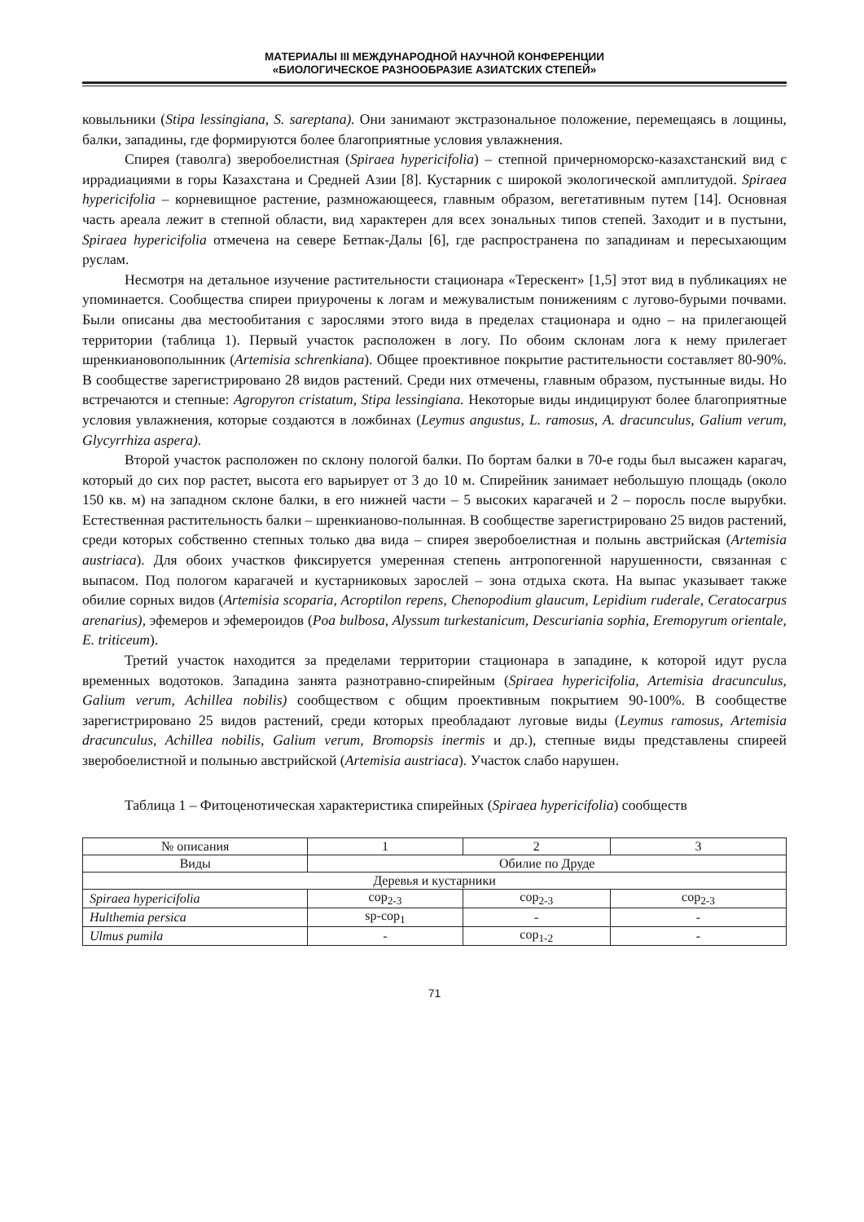МАТЕРИАЛЫ III МЕЖДУНАРОДНОЙ НАУЧНОЙ КОНФЕРЕНЦИИ
«БИОЛОГИЧЕСКОЕ РАЗНООБРАЗИЕ АЗИАТСКИХ СТЕПЕЙ»
ковыльники (Stipa lessingiana, S. sareptana). Они занимают экстразональное положение, перемещаясь в лощины, балки, западины, где формируются более благоприятные условия увлажнения.
Спирея (таволга) зверобоелистная (Spiraea hypericifolia) – степной причерноморско-казахстанский вид с иррадиациями в горы Казахстана и Средней Азии [8]. Кустарник с широкой экологической амплитудой. Spiraea hypericifolia – корневищное растение, размножающееся, главным образом, вегетативным путем [14]. Основная часть ареала лежит в степной области, вид характерен для всех зональных типов степей. Заходит и в пустыни, Spiraea hypericifolia отмечена на севере Бетпак-Далы [6], где распространена по западинам и пересыхающим руслам.
Несмотря на детальное изучение растительности стационара «Терескент» [1,5] этот вид в публикациях не упоминается. Сообщества спиреи приурочены к логам и межувалистым понижениям с лугово-бурыми почвами. Были описаны два местообитания с зарослями этого вида в пределах стационара и одно – на прилегающей территории (таблица 1). Первый участок расположен в логу. По обоим склонам лога к нему прилегает шренкиановополынник (Artemisia schrenkiana). Общее проективное покрытие растительности составляет 80-90%. В сообществе зарегистрировано 28 видов растений. Среди них отмечены, главным образом, пустынные виды. Но встречаются и степные: Agropyron cristatum, Stipa lessingiana. Некоторые виды индицируют более благоприятные условия увлажнения, которые создаются в ложбинах (Leymus angustus, L. ramosus, A. dracunculus, Galium verum, Glycyrrhiza aspera).
Второй участок расположен по склону пологой балки. По бортам балки в 70-е годы был высажен карагач, который до сих пор растет, высота его варьирует от 3 до 10 м. Спирейник занимает небольшую площадь (около 150 кв. м) на западном склоне балки, в его нижней части – 5 высоких карагачей и 2 – поросль после вырубки. Естественная растительность балки – шренкианово-полынная. В сообществе зарегистрировано 25 видов растений, среди которых собственно степных только два вида – спирея зверобоелистная и полынь австрийская (Artemisia austriaca). Для обоих участков фиксируется умеренная степень антропогенной нарушенности, связанная с выпасом. Под пологом карагачей и кустарниковых зарослей – зона отдыха скота. На выпас указывает также обилие сорных видов (Artemisia scoparia, Acroptilon repens, Chenopodium glaucum, Lepidium ruderale, Ceratocarpus arenarius), эфемеров и эфемероидов (Poa bulbosa, Alyssum turkestanicum, Descuriania sophia, Eremopyrum orientale, E. triticeum).
Третий участок находится за пределами территории стационара в западине, к которой идут русла временных водотоков. Западина занята разнотравно-спирейным (Spiraea hypericifolia, Artemisia dracunculus, Galium verum, Achillea nobilis) сообществом с общим проективным покрытием 90-100%. В сообществе зарегистрировано 25 видов растений, среди которых преобладают луговые виды (Leymus ramosus, Artemisia dracunculus, Achillea nobilis, Galium verum, Bromopsis inermis и др.), степные виды представлены спиреей зверобоелистной и полынью австрийской (Artemisia austriaca). Участок слабо нарушен.
Таблица 1 – Фитоценотическая характеристика спирейных (Spiraea hypericifolia) сообществ
| № описания | 1 | 2 | 3 |
| Виды | Обилие по Друде | | |
| Деревья и кустарники | | | |
| Spiraea hypericifolia | cop<sub>2-3</sub> | cop<sub>2-3</sub> | cop<sub>2-3</sub> |
| Hulthemia persica | sp-cop<sub>1</sub> | - | - |
| Ulmus pumila | - | cop<sub>1-2</sub> | - |
71